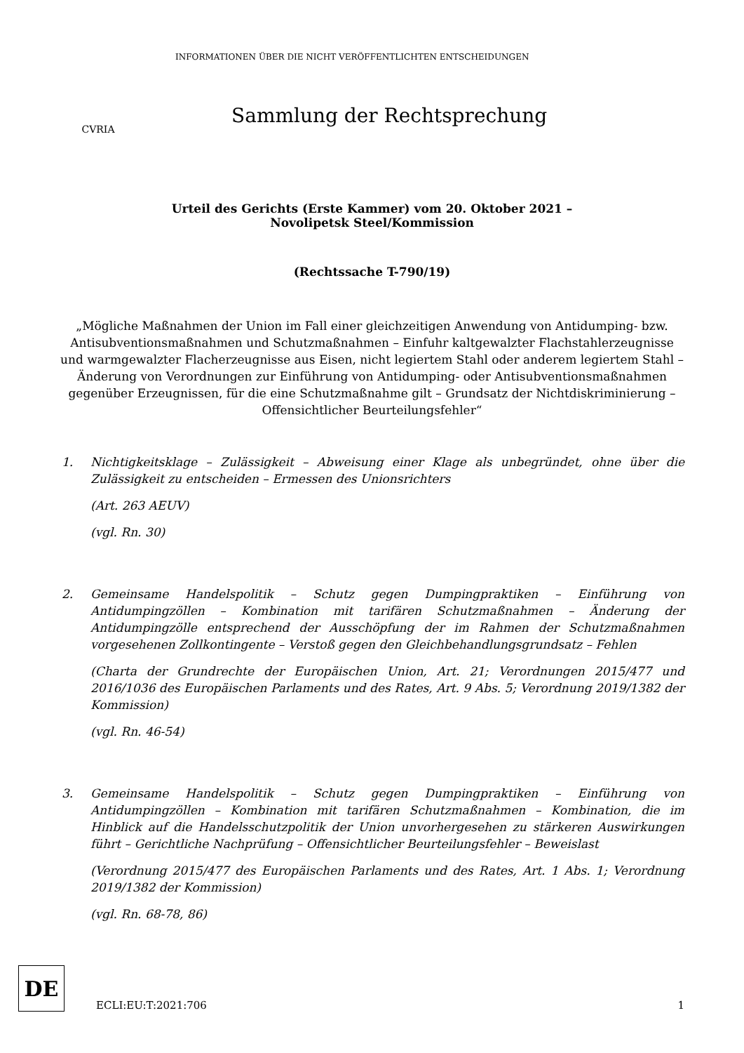CVRIA
INFORMATIONEN ÜBER DIE NICHT VERÖFFENTLICHTEN ENTSCHEIDUNGEN
Sammlung der Rechtsprechung
Urteil des Gerichts (Erste Kammer) vom 20. Oktober 2021 –
Novolipetsk Steel/Kommission
(Rechtssache T-790/19)
„Mögliche Maßnahmen der Union im Fall einer gleichzeitigen Anwendung von Antidumping- bzw. Antisubventionsmaßnahmen und Schutzmaßnahmen – Einfuhr kaltgewalzter Flachstahlerzeugnisse und warmgewalzter Flacherzeugnisse aus Eisen, nicht legiertem Stahl oder anderem legiertem Stahl – Änderung von Verordnungen zur Einführung von Antidumping- oder Antisubventionsmaßnahmen gegenüber Erzeugnissen, für die eine Schutzmaßnahme gilt – Grundsatz der Nichtdiskriminierung – Offensichtlicher Beurteilungsfehler“
1. Nichtigkeitsklage – Zulässigkeit – Abweisung einer Klage als unbegründet, ohne über die Zulässigkeit zu entscheiden – Ermessen des Unionsrichters
(Art. 263 AEUV)
(vgl. Rn. 30)
2. Gemeinsame Handelspolitik – Schutz gegen Dumpingpraktiken – Einführung von Antidumpingzöllen – Kombination mit tarifären Schutzmaßnahmen – Änderung der Antidumpingzölle entsprechend der Ausschöpfung der im Rahmen der Schutzmaßnahmen vorgesehenen Zollkontingente – Verstoß gegen den Gleichbehandlungsgrundsatz – Fehlen
(Charta der Grundrechte der Europäischen Union, Art. 21; Verordnungen 2015/477 und 2016/1036 des Europäischen Parlaments und des Rates, Art. 9 Abs. 5; Verordnung 2019/1382 der Kommission)
(vgl. Rn. 46-54)
3. Gemeinsame Handelspolitik – Schutz gegen Dumpingpraktiken – Einführung von Antidumpingzöllen – Kombination mit tarifären Schutzmaßnahmen – Kombination, die im Hinblick auf die Handelsschutzpolitik der Union unvorhergesehen zu stärkeren Auswirkungen führt – Gerichtliche Nachprüfung – Offensichtlicher Beurteilungsfehler – Beweislast
(Verordnung 2015/477 des Europäischen Parlaments und des Rates, Art. 1 Abs. 1; Verordnung 2019/1382 der Kommission)
(vgl. Rn. 68-78, 86)
DE
ECLI:EU:T:2021:706
1